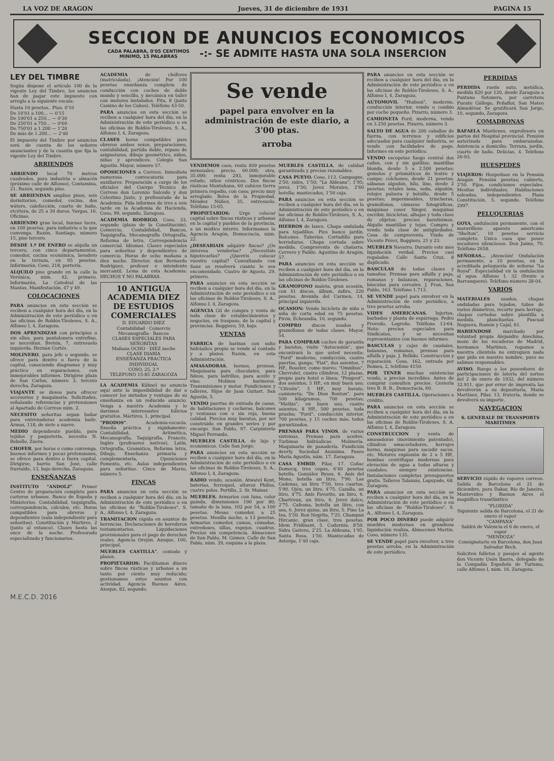LA VOZ DE ARAGON Jueves, 31 de diciembre de 1931 PAGINA 15
SECCION DE ANUNCIOS ECONOMICOS
CADA PALABRA, 0'05 CENTIMOS
MINIMO, 15 PALABRAS -:- SE ADMITE HASTA UNA SOLA INSERCION
LEY DEL TIMBRE
Según dispone el artículo 100 de la vigente Ley del Timbre, los anuncios han de pagar este impuesto con arreglo a la siguiente escala:
Hasta 10 pesetas.. Ptas. 0'10
De 10'01 a 100... — 0'15
De 100'01 a 250... — 0'30
De 250'01 a 750... — 0'60
De 750'01 a 1.200 — 1'20
De más de 1.200... — 2'40
El impuesto del Timbre por anuncios será de cuenta de los señores anunciantes y de la cuantía que fija la vigente Ley del Timbre.
ARRIENDOS
ARRIENDO local 70 metros cuadrados, para industria o almacén (próximo calle de Alfonso), Contamina, 21. Razón, segundo piso.
SE ARRIENDAN amplios pisos, seis dormitorios, comedor, cocina, dos wáters, calefacción, cuarto de baño, etcétera, de 25 a 30 duros. Vargas, 16. Oficinas.
ARRIENDO gran local, buenas luces, en 100 pesetas, para industria o lo que convenga. Razón, Santiago, número 15, piso tercero.
DESDE 1.º DE ENERO se alquila un tercero, con cinco departamentos, comedor, cocina económica, lavadero en la terraza, en 95 pesetas. Informarán, Coso, 218, portería.
ALQUILO piso grande en la calle la Verónica, núm. 42, primero. Informarán, La Catedral de las Mantas, Manifestación, 47 y 49.
COLOCACIONES
PARA anuncios en esta sección se reciben a cualquier hora del día, en la Administración de este periódico o en las oficinas de Roldós-Tiroleses, S. A., Alfonso I, 4, Zaragoza.
DOS APRENDIZAS con principios o sin ellos, para pantalonera entrefino, se necesitan. Bretón, 7, entresuelo izquierda. Hernán Cortés.
MOLINERO, para jefe o segundo, se ofrece para dentro o fuera de la capital, conociendo diagramas y muy práctico en reparaciones, con inmejorables informes. Dirigirse plaza de San Carlos, número 3, tercero derecha, Zaragoza.
VIAJANTE se desea para ofrecer accesorios y maquinaria. Solicitudes, señalando referencias y pretensiones al Apartado de Correos núm. 2.
NECESITO señoritas sepan bailar para entrenadoras academia baile. Armas, 118, de siete a nueve.
MEDIO dependiente pueblo, para tejidos y paquetería, necesita N. Rebollo, Zuera.
CHOFER, por horas o como convenga, buenos informes y pocas pretensiones, se ofrece para dentro o fuera capital. Dirigirse, barrio San José, calle Iturralde, 13, bajo derecha, Zaragoza.
ENSEÑANZAS
INSTITUTO "ANDOLZ". Primer Centro de preparación completa para carteros urbanos. Banco de España y Ministerios. Contabilidad, taquigrafía, correspondencia, cálculos, etc. Horas compatibles para obreros y dependientes (aula independiente para señoritas). Constitución y Mártires, 2 (junto al estanco). Clases hasta las once de la noche. Profesorado especializado y funcionarios.
ACADEMIA de chóferes (matriculada). ¡Atención! Por 100 pesetas enseñanza completa de conducción con coches de doble mando y sencillo, y mecánica en taller con motores instalados. Fita, 8 (junto Camino de los Cubos). Teléfono 43-50.
PARA anuncios en esta sección se reciben a cualquier hora del día, en la Administración de este periódico o en las oficinas de Roldós-Tiroleses, S. A., Alfonso I, 4, Zaragoza.
CLASES horas compatibles para obreros ambos sexos, preparaciones, contabilidad, partida doble, repaso de asignaturas, dibujo geométrico, niños, niñas y aprendices. Colegio San Agustín. Mayor, número 57.
OPOSICIONES a Correos. Inmediata numerosa convocatoria para auxiliares. Preparación a cargo de los oficiales del Cuerpo Técnico de Correos don Lorenzo Salcedo y don Celestino Juste, y profesorado de la Academia. Pida informes de tres a seis tarde en la Academia de Hacienda, Coso, 99, segundo, Zaragoza.
ACADEMIA RODRIGO, Coso, 33, segundo (plaza de la Constitución). Comercio, Contabilidad, Bancos, Taquigrafía, Mecanografía Ortografía, Reforma de letra. Correspondencia comercial. Idiomas. Clases especiales para señoritas y dependientes de comercio. Horas de ocho mañana a diez noche. Director, don Bernardo Rodríguez, profesor e intendente mercantil. Lema de esta Academia: HECHOS Y NO PALABRAS.
10 ANTIGUA ACADEMIA DIEZ DE ESTUDIOS COMERCIALES
D. EDUARDO DIEZ
Contabilidad · Comercio
Mecanografía · Bancos
CLASES ESPECIALES PARA SEÑORITAS
Mañana OCHO · DIEZ noche
CLASE DIARIA
ENSEÑANZA PRACTICA INDIVIDUAL
COSO, 25, 2.º
TELEFONO 15-85 ZARAGOZA
LA ACADEMIA Kühnel no anuncia aquí ante la imposibilidad de dar a conocer los métodos y ventajas de su enseñanza en un reducido anuncio. Venga a nuestra Academia y le daremos interesantes folletos gratuitos. Mártires, 1, principal.
"PRODOS". Academia-escuela. Enseña práctica y rápidamente: Contabilidad, Aritmética, Mecanografía, Taquigrafía, Francés, Inglés (profesores nativos), Latín, Ortografía, Gramática, Reforma letra, Dibujo, Enseñanza primaria y complementaria, Oposiciones Fomento, etc. Aulas independientes para señoritas. Cinco de Marzo, número 5.
FINCAS
PARA anuncios en esta sección se reciben a cualquier hora del día, en la Administración de este periódico o en las oficinas de "Roldós-Tiroleses", S. A., Alfonso I, 4, Zaragoza.
TRAMITACION rápida en asuntos de herencias. Declaraciones de herederos testamentarios. Liquidaciones provisionales para el pago de derechos reales. Agencia Orejón. Azoque, 100, principal.
MUEBLES CASTILLA", contado y plazos.
PROPIETARIOS: Facilitamos dinero sobre fincas rústicas y urbanas a un tanto por ciento muy reducido; gestionamos estos asuntos con actividad. Agencia Buenos Aires, Azoque, 82, segundo.
Se vende
papel para envolver en la administración de este diario, a 3'00 ptas.
arroba
VENDEMOS casa, renta 409 pesetas mensuales; precio, 60.000; otra, 35.000; renta 293, inmejorable estado, sitios céntricos. Dos fincas rústicas Montañana, 60 cahíces tierra primera regadío, con casa; precio muy arreglado. Bolsa de la Propiedad. Méndez Núñez, 35, entresuelo. Teléfono 15-05.
PROPIETARIOS: Urge colocar capital sobre fincas rústicas y urbanas en la capital y pueblos de la provincia, a un módico interés. Informamos la Agencia Aragón, Democracia, núm. 22.
¿DESEARIAIS adquirir fincas? ¿Os interesa venderlas? ¿Necesitáis hipotecarlas? ¿Queréis colocar vuestro capital? Consultando con Sanz os resolverá cuanto le sea encomendado. Cuatro de Agosto, 29, primero.
PARA anuncios en esta sección se reciben a cualquier hora del día, en la Administración de este periódico o en las oficinas de Roldós-Tiroleses, S. A., Alfonso I, 4, Zaragoza.
AGENCIA Gil de compra y venta de toda clase de establecimientos y negocios, en traspaso, de la capital y provincias. Boggiero, 59, bajo.
VENTAS
FABRICA de harinas con salto hidráulico propio se vende al contado y a plazos. Razón, en esta Administración.
AMASADORAS, hornos, prensas. Maquinaria para chocolates, para fideos, para ladrillos, para aceite y vino. Molinos harineros. Transmisiones y motor. Fundiciones y talleres, Hijos de Juan Guitart. San Agustín, 5.
VENDO puertas de entrada de casas, de habitaciones y cocheras, balcones y ventanas con o sin reja, buena calidad. Precios muy baratos, por ser construido en grandes series y por encargo. San Pablo, 97. Carpintería Miguel Ferrando.
MUEBLES CASTILLA, de lujo y económicos. Calle San Jorge.
PARA anuncios en esta sección se reciben a cualquier hora del día, en la Administración de este periódico o en las oficinas de Roldós-Tiroleses, S. A., Alfonso I, 4, Zaragoza.
RADIO vendo, ocasión. Atwatel Kent, baterías, ferroquel, altavoz Philiss, cuatro polos. Portillo, 2. Sr. Mainar.
MUEBLES. Armarios con luna, color guinda, dimensiones 190 por 80; tamaño de la luna, 102 por 54, a 100 pesetas. Mesas comedor, a 25 pesetas. Mesilla noche, a 13 pesetas. Armarios comedor, camas, cómodas, entredoses, sillas, espejos, cuadros. Precios sin competencia. Almacenes de San Pablo, M. Gómez. Calle de San Pablo, núm. 39, esquina a la plaza.
MUEBLES CASTILLA, de calidad garantizada y precios razonables.
CASA PUEYO. Coso, 113. Campagne, 2'50; sidra, 1'50; "La Aldeana", 1'95; jerez, 1'50; Jerez Morales, 2'60 botella; mantecados, 1'50 caja.
PARA anuncios en esta sección se reciben a cualquier hora del día, en la Administración de este periódico o en las oficinas de Roldós-Tiroleses, S. A., Alfonso I, 4, Zaragoza.
HIERROS de lance. Chapa ondulada para tejadillos. Pies banco jardín. Balcones. Tuberías. Cortadillo para herraduras. Chapa cortada sobre medida. Compraventa de chatarra. Cervero y Faílde. Agustina de Aragón, 57.
PARA anuncios en esta sección se reciben a cualquier hora del día, en la Administración de este periódico o en las oficinas de Roldós-Tiroleses.
GRAMOFONO maleta, gran ocasión, con 41 discos, álbum, zafiro, 220 pesetas. Avenida del Carmen, 14, principal izquierda.
OCASION: Vendo bicicleta de niño o niña de corta edad en 75 pesetas. Pirón, Echeandía, 10, segundo.
COMPRO discos usados y gramófonos de todas clases. Mayor, 54.
PARA COMPRAR coches de garantía y baratos, visite "Autocasión", que encontrará lo que usted necesita: "Ford" moderno, conducción, cuatro puertas, ganga; "Fiat", dos asientos, 7 HP., Roaster, como nuevo; "Omnibus", Chevrolet, cuatro cilindros, 12 plazas, propio para hotel o línea; "Peugeot", dos asientos, 5 HP., en muy buen uso; "Citroën", 5 HP., muy barato, camioneta; "De Dion Bonton", para 500 kilogramos, 700 pesetas; "Mathis", en buen uso, cuatro asientos, 8 HP., 500 pesetas, toda prueba; "Ford", conducción interior, 700 pesetas, y 15 coches más, todos garantizados.
PRENSAS PARA VINOS, de varios sistemas. Prensas para aceites. Turbinas hidráulicas. Molinería. Maquinaria de panadería. Fundición Averly, Sociedad Anónima. Paseo María Agustín, núm. 17. Zaragoza.
CASA EMBID, Pilar, 17. Coñac Domecq, tres cepas, 6'40 pesetas botella. González Byass, 6. Anís del Mono, botella un litro, 7'90. Las Cadenas, un litro 7'50, tres cuartos, 5'90. Ojén, un litro, 4'75. Cazalla, un litro, 4'75. Anís Favorito, un litro, 6. Chartreux, un litro, 6. Jerez dulce, 2'75. Cafeona, botella un litro, con asa, 6. Jerez quina, un litro, 5. Fino La Ina, 5'50. Ron Negrita, 7'25. Champán Hircanie, gran clase, tres pesetas. Idem Fridinant, 5. Codorniu, 8'50. Sidra Gaitero, 2'25. La Aldeana, 1'95. Santa Rosa, 1'50. Mantecadas de Astorga, 1'40 caja.
PARA anuncios en esta sección se reciben a cualquier hora del día, en la Administración de este periódico o en las oficinas de Roldós-Tiroleses, S. A., Alfonso I, 4, Zaragoza.
AUTOMOVIL "Hudson", moderno, conducción interior, vendo o cambio por coche pequeño. Pizarro, número 3.
CAMIONETA Ford, moderna, vendo en 3.250 pesetas. Pizarro, número 3.
SALTO DE AGUA de 200 caballos de fuerza, con terrenos y edificios adecuados para cualquier industria, se vende con facilidades de pago. Informes en este periódico.
VENDO escopetas fuego central dos caños, con y sin gatillos; mantillas blonda, desde 5 a 2.500 pesetas; gemelos y prismáticos de teatro y campo; colchones, desde 21 pesetas; sábanas algodón, hilo, lino, desde 2 pesetas; retales lana, seda, algodón; relojes pulsera y bolsillo, desde 5 pesetas; impermeables, trincheras, gramófonos, cámaras fotográficas, máquinas coser Singer, máquinas escribir, bicicletas, alhajas y toda clase de objetos; precios baratísimos. Alquilo mantillas y tejas. Compro y vendo toda clase de antigüedades. Casa de compraventa. Viuda de Vicente Pérez, Boggiero, 21 y 23.
MUEBLES Navarro. Durante este mes liquidación verdad. Precios casi regalados. Calle Santa Cruz, 8 duplicado.
BASCULAS de todas clases y tamaños. Prensas para alfalfa y paja, romanas y balanzas, reparaciones, básculas para cereales. J. Fron, San Pablo, 163. Teléfono 1.713.
SE VENDE papel para envolver en la Administración de este periódico, a tres pesetas arroba.
VIDES AMERICANAS. Injertos, barbados y planta de espárrago. Pedro Provedo, Logroño. Teléfono 13-64. Nota: precios especiales para Sindicatos, y se necesitan representantes con buenos informes.
BASCULAS y cajas de caudales, balanzas, romanas, prensas para alfalfa y paja. J. Bellido. Construcción y reparación. Coso, 162, entrada por Romea, 2, teléfono 4150.
POR TENER muchas existencias vendo, a precios increíbles. Antes de comprar consulten precios. Cestería tres B. B. B., Democracia, 60.
MUEBLES CASTILLA. Operaciones a crédito.
PARA anuncios en esta sección se reciben a cualquier hora del día, en la Administración de este periódico o en las oficinas de Roldós-Tiroleses, S. A. Alfonso I, 4, Zaragoza.
CONSTRUCCION y venta de amasadoras (movimiento patentado), cilindros amacerladores, herrajes horno, máquinas para sacudir sacos, etc. Motores explosión de 2 a 5 HP., bombas centrífugas modernas para elevación de agua a todas alturas y caudales, siempre existencias. Instalaciones completas presupuestos gratis. Talleres Talamás, Lapuyade, 68. Zaragoza.
PARA anuncios en esta sección se reciben a cualquier hora del día, en la Administración de este periódico o en las oficinas de "Roldós-Tiroleses", S. A., Alfonso I, 4, Zaragoza.
POR POCO DINERO puede adquirir muebles modernos en grandiosa liquidación realiza, Almacenes Martín. Coso, número 135.
SE VENDE papel para envolver, a tres pesetas arroba, en la Administración de este periódico.
PERDIDAS
PERDIDA rueda auto, metálica, medida 820 por 120, desde Zaragoza a Pantano Sotonera, por carretera Puente Gállego, Peñaflor, San Mateo Almudévar. Se gratificará San Jorge, 10, segundo, Zaragoza.
COMADRONAS
RAFAELA Mustienes, exprofesora en partos del Hospital provincial. Pensión autorizada para embarazadas. Asistencia a domicilio. Terraza, jardín, cuarto de baño. Delicias, 4. Teléfono 26-93.
HUESPEDES
VIAJEROS: Hospedaos en la Pensión Aragón. Pensión pesetas; cubierto, 2'50. Fijos, condiciones especiales. Mesitas individuales. Habitaciones soleadas, independientes. Plaza Constitución, 5, segundo. Teléfono 2997.
PELUQUERIAS
GOYA, ondulación permanente, con el maravilloso aparato americano "Shelton", 10 pesetas servicio completo. Unica casa que posee secadores silenciosos. Don Jaime, 70. Teléfono 2658.
SEÑORAS... ¡Atención! Ondulación permanente, a 10 pesetas, en la acreditada peluquería de señoras "La Royal". Especialidad en la ondulación al agua. Alfonso I, 32 (frente a Barranquero). Teléfono número 28-04.
VARIOS
MATERIALES usados, chapas onduladas para tejados, tubos de varios diámetros, recorte para herraje, chapas cortadas sobre plantilla a medida, planchuelas. Pascual Noguera, Ramón y Cajal, 61.
HABIENDOSE marchado por voluntad propia Alejandro Anechina, mozo de los recaderos de Madrid, hermanos Martínez, rogamos a nuestra clientela no entreguen nada que pida en nuestro nombre, pues no salimos responsables.
AVISO. Ruego a los poseedores de participaciones de lotería del sorteo del 2 de enero de 1932, del número 32.911, que por error de imprenta las devolverán a su depositaria, María Martínez, Pilar, 13, frutería, donde se devolverá su importe.
NAVEGACION
S. GENERALE DE TRANSPORTS MARITIMES
SERVICIO rápido de vapores correos. Salida de Barcelona el 21 de diciembre, para Dakar, Río de Janeiro, Montevideo y Buenos Aires el magnífico trasatlántico
"FLORIDA"
Siguiente salida de Barcelona, el 21 de enero el vapor
"CAMPANA"
Saldrá de Valencia el 6 de enero, el vapor
"MENDOZA"
Consignatario en Barcelona, don Juan Salvador Bech.
Soliciten folletos y pasajes al agente don Vicente Usón Ibarra, delegado de la Compañía Española de Turismo, calle Alfonso I, núm. 16. Zaragoza.
M.E.C.D. 2016